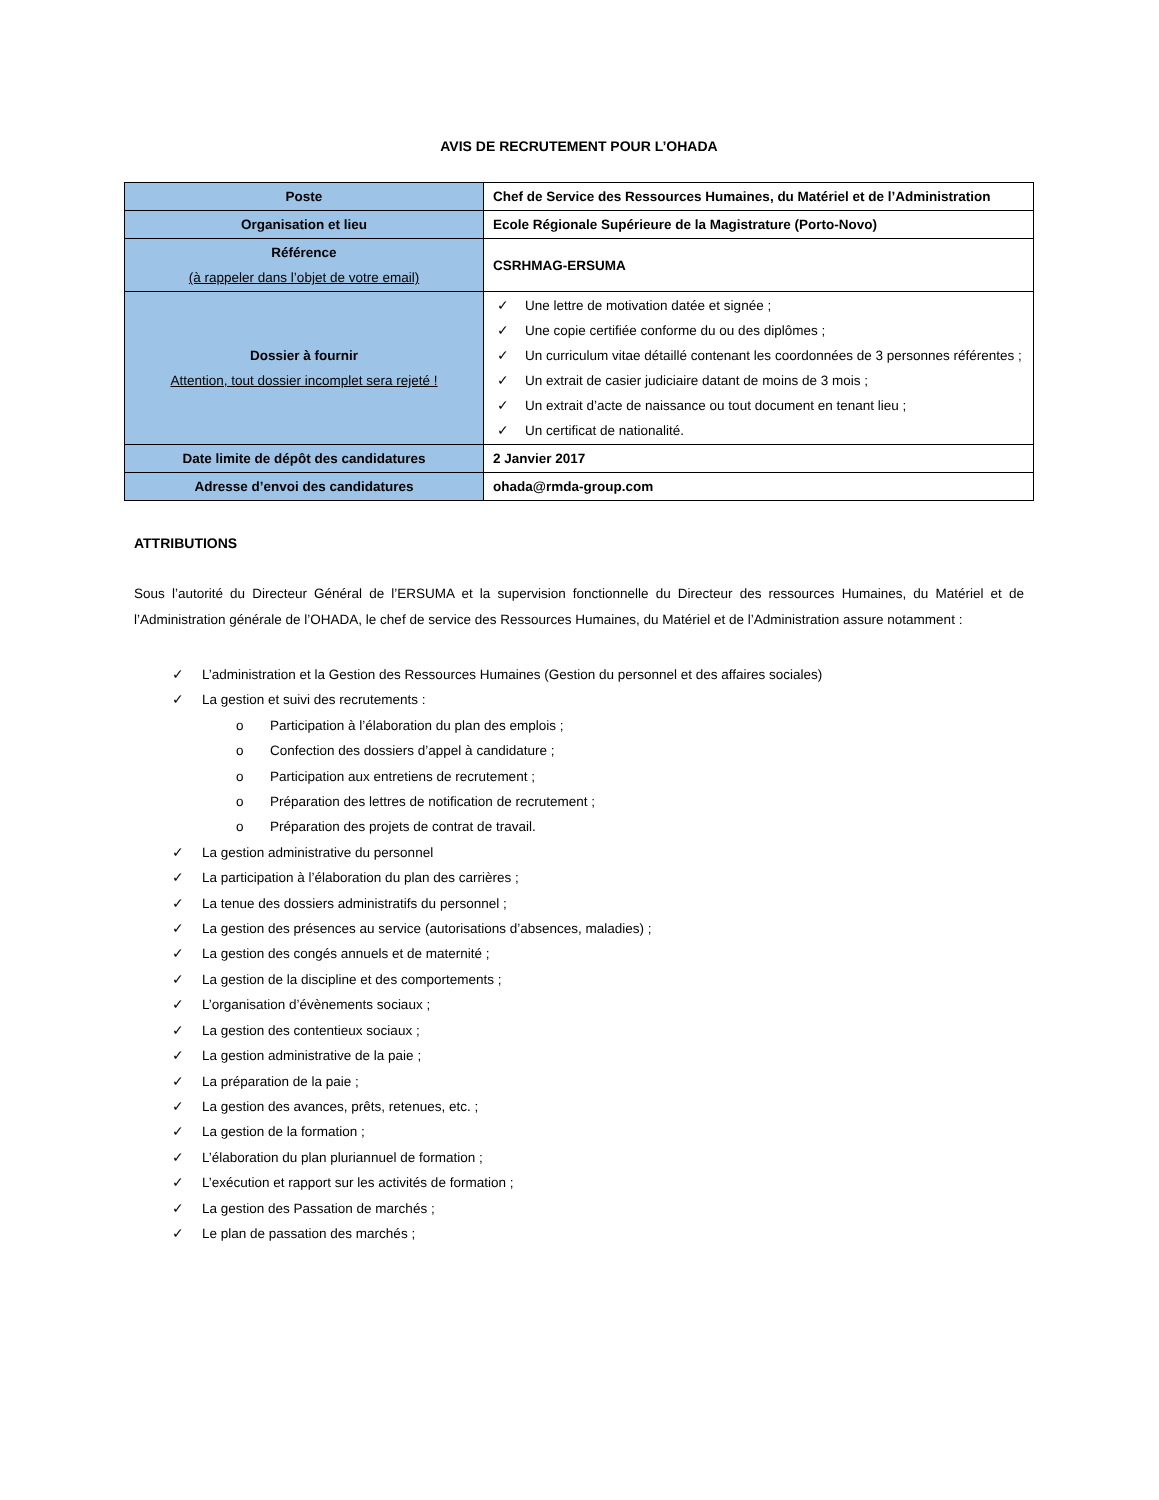AVIS DE RECRUTEMENT POUR L’OHADA
| Poste | Chef de Service des Ressources Humaines, du Matériel et de l’Administration |
| Organisation et lieu | Ecole Régionale Supérieure de la Magistrature (Porto-Novo) |
| Référence (à rappeler dans l’objet de votre email) | CSRHMAG-ERSUMA |
| Dossier à fournir Attention, tout dossier incomplet sera rejeté ! | ✓ Une lettre de motivation datée et signée ; ✓ Une copie certifiée conforme du ou des diplômes ; ✓ Un curriculum vitae détaillé contenant les coordonnées de 3 personnes référentes ; ✓ Un extrait de casier judiciaire datant de moins de 3 mois ; ✓ Un extrait d’acte de naissance ou tout document en tenant lieu ; ✓ Un certificat de nationalité. |
| Date limite de dépôt des candidatures | 2 Janvier 2017 |
| Adresse d’envoi des candidatures | ohada@rmda-group.com |
ATTRIBUTIONS
Sous l’autorité du Directeur Général de l’ERSUMA et la supervision fonctionnelle du Directeur des ressources Humaines, du Matériel et de l’Administration générale de l’OHADA, le chef de service des Ressources Humaines, du Matériel et de l’Administration assure notamment :
✓ L’administration et la Gestion des Ressources Humaines (Gestion du personnel et des affaires sociales)
✓ La gestion et suivi des recrutements :
o Participation à l’élaboration du plan des emplois ;
o Confection des dossiers d’appel à candidature ;
o Participation aux entretiens de recrutement ;
o Préparation des lettres de notification de recrutement ;
o Préparation des projets de contrat de travail.
✓ La gestion administrative du personnel
✓ La participation à l’élaboration du plan des carrières ;
✓ La tenue des dossiers administratifs du personnel ;
✓ La gestion des présences au service (autorisations d’absences, maladies) ;
✓ La gestion des congés annuels et de maternité ;
✓ La gestion de la discipline et des comportements ;
✓ L’organisation d’évènements sociaux ;
✓ La gestion des contentieux sociaux ;
✓ La gestion administrative de la paie ;
✓ La préparation de la paie ;
✓ La gestion des avances, prêts, retenues, etc. ;
✓ La gestion de la formation ;
✓ L’élaboration du plan pluriannuel de formation ;
✓ L’exécution et rapport sur les activités de formation ;
✓ La gestion des Passation de marchés ;
✓ Le plan de passation des marchés ;